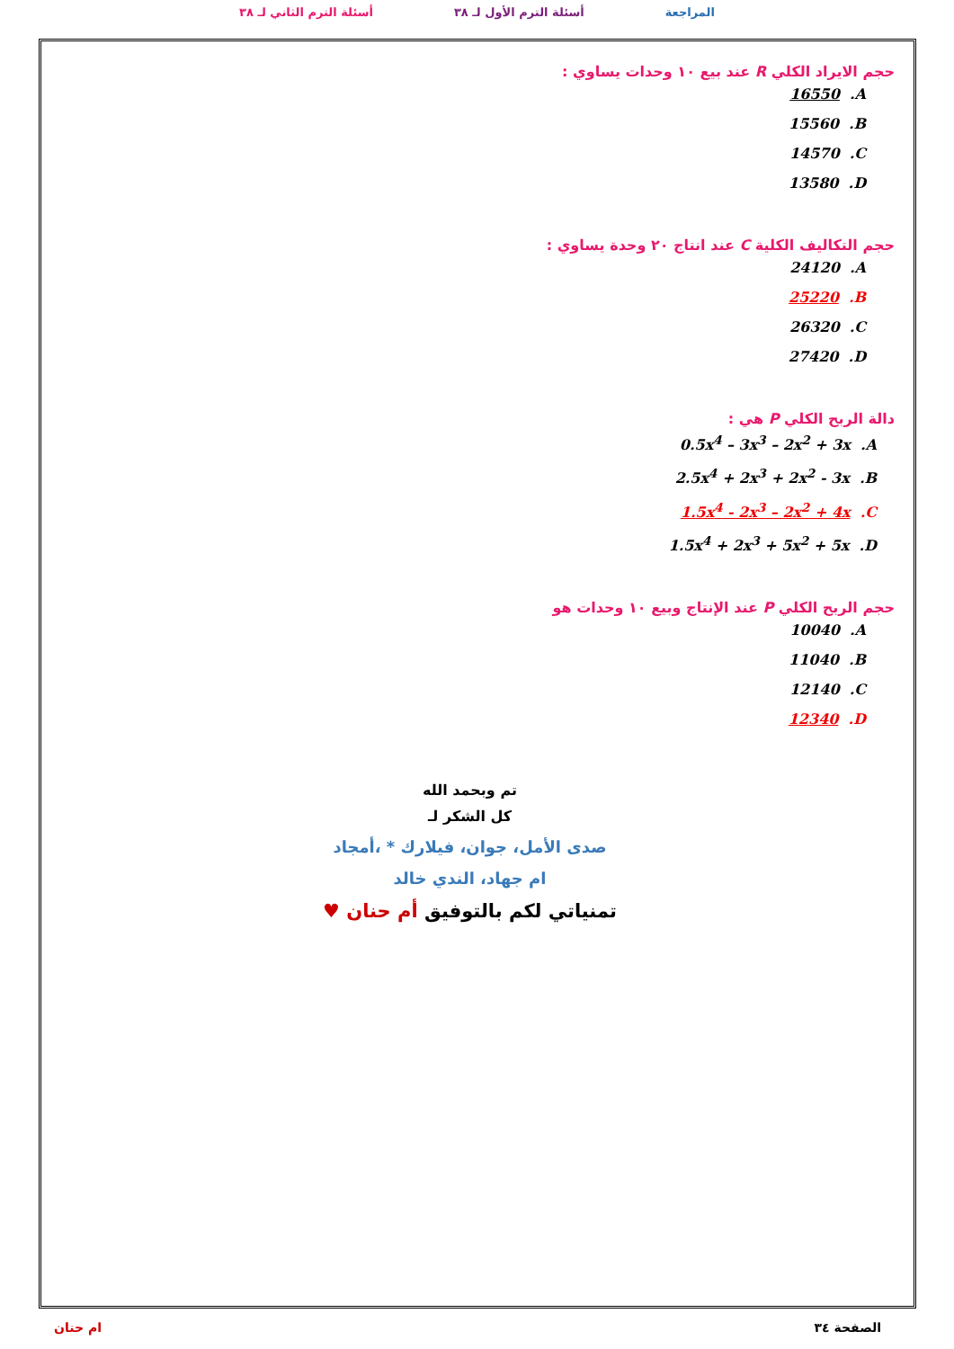المراجعة أسئلة الترم الأول لـ ٣٨ أسئلة الترم الثاني لـ ٣٨
حجم الايراد الكلي R عند بيع ١٠ وحدات يساوي :
16550 .A
15560 .B
14570 .C
13580 .D
حجم التكاليف الكلية C عند انتاج ٢٠ وحدة يساوي :
24120 .A
25220 .B
26320 .C
27420 .D
دالة الربح الكلي P هي :
0.5x<sup>4</sup> – 3x<sup>3</sup> – 2x<sup>2</sup> + 3x .A
2.5x<sup>4</sup> + 2x<sup>3</sup> + 2x<sup>2</sup> - 3x .B
1.5x<sup>4</sup> - 2x<sup>3</sup> – 2x<sup>2</sup> + 4x .C
1.5x<sup>4</sup> + 2x<sup>3</sup> + 5x<sup>2</sup> + 5x .D
حجم الربح الكلي P عند الإنتاج وبيع ١٠ وحدات هو
10040 .A
11040 .B
12140 .C
12340 .D
تم وبحمد الله
كل الشكر لـ
صدى الأمل، جوان، فيلارك * ،أمجاد
ام جهاد، الندي خالد
تمنياتي لكم بالتوفيق أم حنان ♥
الصفحة ٣٤ ام حنان